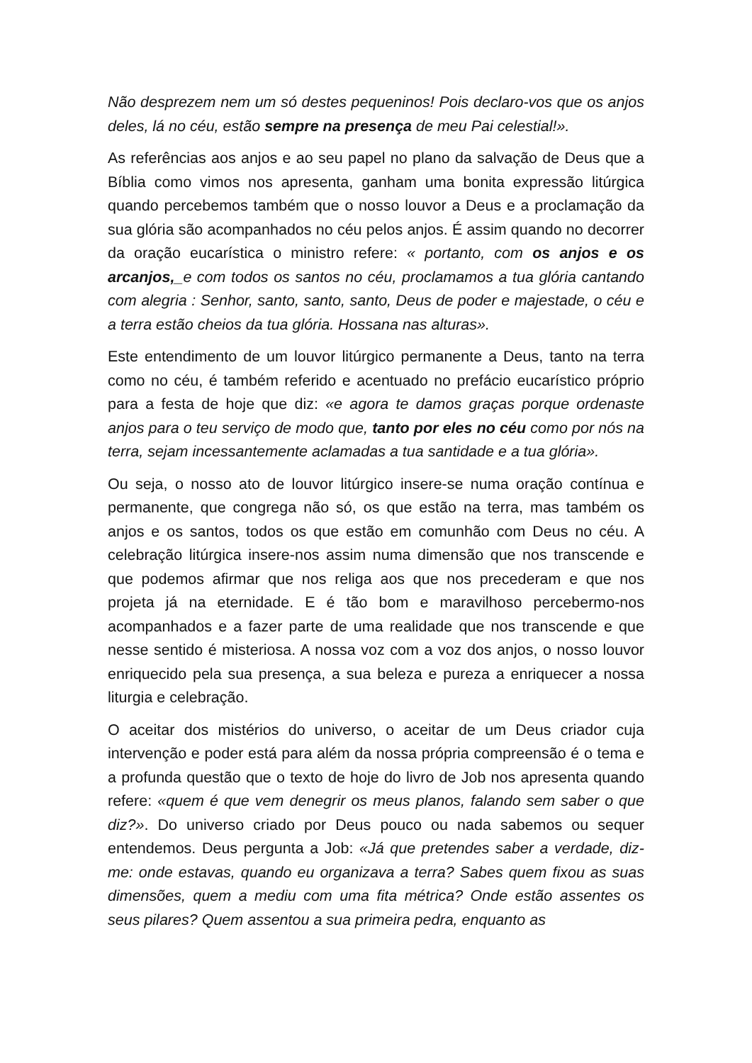Não desprezem nem um só destes pequeninos! Pois declaro-vos que os anjos deles, lá no céu, estão sempre na presença de meu Pai celestial!».
As referências aos anjos e ao seu papel no plano da salvação de Deus que a Bíblia como vimos nos apresenta, ganham uma bonita expressão litúrgica quando percebemos também que o nosso louvor a Deus e a proclamação da sua glória são acompanhados no céu pelos anjos. É assim quando no decorrer da oração eucarística o ministro refere: « portanto, com os anjos e os arcanjos,_e com todos os santos no céu, proclamamos a tua glória cantando com alegria : Senhor, santo, santo, santo, Deus de poder e majestade, o céu e a terra estão cheios da tua glória. Hossana nas alturas».
Este entendimento de um louvor litúrgico permanente a Deus, tanto na terra como no céu, é também referido e acentuado no prefácio eucarístico próprio para a festa de hoje que diz: «e agora te damos graças porque ordenaste anjos para o teu serviço de modo que, tanto por eles no céu como por nós na terra, sejam incessantemente aclamadas a tua santidade e a tua glória».
Ou seja, o nosso ato de louvor litúrgico insere-se numa oração contínua e permanente, que congrega não só, os que estão na terra, mas também os anjos e os santos, todos os que estão em comunhão com Deus no céu. A celebração litúrgica insere-nos assim numa dimensão que nos transcende e que podemos afirmar que nos religa aos que nos precederam e que nos projeta já na eternidade. E é tão bom e maravilhoso percebermo-nos acompanhados e a fazer parte de uma realidade que nos transcende e que nesse sentido é misteriosa. A nossa voz com a voz dos anjos, o nosso louvor enriquecido pela sua presença, a sua beleza e pureza a enriquecer a nossa liturgia e celebração.
O aceitar dos mistérios do universo, o aceitar de um Deus criador cuja intervenção e poder está para além da nossa própria compreensão é o tema e a profunda questão que o texto de hoje do livro de Job nos apresenta quando refere: «quem é que vem denegrir os meus planos, falando sem saber o que diz?». Do universo criado por Deus pouco ou nada sabemos ou sequer entendemos. Deus pergunta a Job: «Já que pretendes saber a verdade, diz-me: onde estavas, quando eu organizava a terra? Sabes quem fixou as suas dimensões, quem a mediu com uma fita métrica? Onde estão assentes os seus pilares? Quem assentou a sua primeira pedra, enquanto as